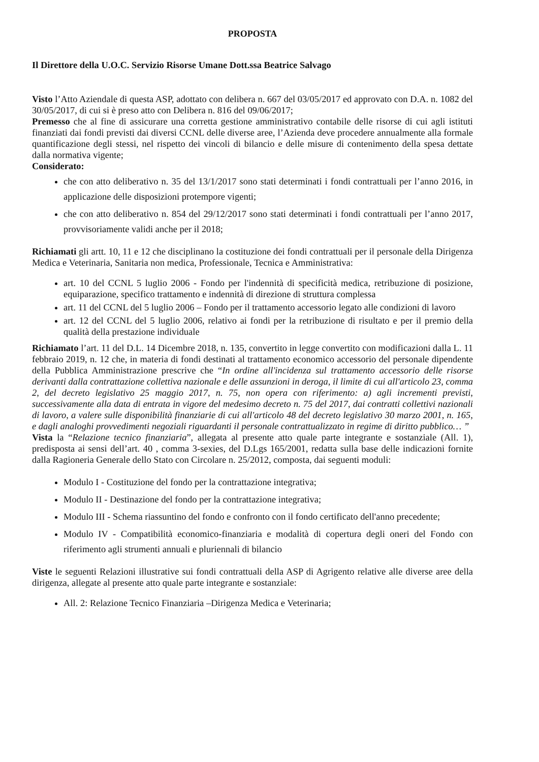PROPOSTA
Il Direttore della U.O.C. Servizio Risorse Umane Dott.ssa Beatrice Salvago
Visto l’Atto Aziendale di questa ASP, adottato con delibera n. 667 del 03/05/2017 ed approvato con D.A. n. 1082 del 30/05/2017, di cui si è preso atto con Delibera n. 816 del 09/06/2017;
Premesso che al fine di assicurare una corretta gestione amministrativo contabile delle risorse di cui agli istituti finanziati dai fondi previsti dai diversi CCNL delle diverse aree, l’Azienda deve procedere annualmente alla formale quantificazione degli stessi, nel rispetto dei vincoli di bilancio e delle misure di contenimento della spesa dettate dalla normativa vigente;
Considerato:
che con atto deliberativo n. 35 del 13/1/2017 sono stati determinati i fondi contrattuali per l’anno 2016, in applicazione delle disposizioni protempore vigenti;
che con atto deliberativo n. 854 del 29/12/2017 sono stati determinati i fondi contrattuali per l’anno 2017, provvisoriamente validi anche per il 2018;
Richiamati gli artt. 10, 11 e 12 che disciplinano la costituzione dei fondi contrattuali per il personale della Dirigenza Medica e Veterinaria, Sanitaria non medica, Professionale, Tecnica e Amministrativa:
art. 10 del CCNL 5 luglio 2006 - Fondo per l'indennità di specificità medica, retribuzione di posizione, equiparazione, specifico trattamento e indennità di direzione di struttura complessa
art. 11 del CCNL del 5 luglio 2006 – Fondo per il trattamento accessorio legato alle condizioni di lavoro
art. 12 del CCNL del 5 luglio 2006, relativo ai fondi per la retribuzione di risultato e per il premio della qualità della prestazione individuale
Richiamato l’art. 11 del D.L. 14 Dicembre 2018, n. 135, convertito in legge convertito con modificazioni dalla L. 11 febbraio 2019, n. 12 che, in materia di fondi destinati al trattamento economico accessorio del personale dipendente della Pubblica Amministrazione prescrive che “In ordine all'incidenza sul trattamento accessorio delle risorse derivanti dalla contrattazione collettiva nazionale e delle assunzioni in deroga, il limite di cui all'articolo 23, comma 2, del decreto legislativo 25 maggio 2017, n. 75, non opera con riferimento: a) agli incrementi previsti, successivamente alla data di entrata in vigore del medesimo decreto n. 75 del 2017, dai contratti collettivi nazionali di lavoro, a valere sulle disponibilità finanziarie di cui all'articolo 48 del decreto legislativo 30 marzo 2001, n. 165, e dagli analoghi provvedimenti negoziali riguardanti il personale contrattualizzato in regime di diritto pubblico… ”
Vista la “Relazione tecnico finanziaria”, allegata al presente atto quale parte integrante e sostanziale (All. 1), predisposta ai sensi dell’art. 40 , comma 3-sexies, del D.Lgs 165/2001, redatta sulla base delle indicazioni fornite dalla Ragioneria Generale dello Stato con Circolare n. 25/2012, composta, dai seguenti moduli:
Modulo I - Costituzione del fondo per la contrattazione integrativa;
Modulo II - Destinazione del fondo per la contrattazione integrativa;
Modulo III - Schema riassuntino del fondo e confronto con il fondo certificato dell'anno precedente;
Modulo IV - Compatibilità economico-finanziaria e modalità di copertura degli oneri del Fondo con riferimento agli strumenti annuali e pluriennali di bilancio
Viste le seguenti Relazioni illustrative sui fondi contrattuali della ASP di Agrigento relative alle diverse aree della dirigenza, allegate al presente atto quale parte integrante e sostanziale:
All. 2: Relazione Tecnico Finanziaria –Dirigenza Medica e Veterinaria;